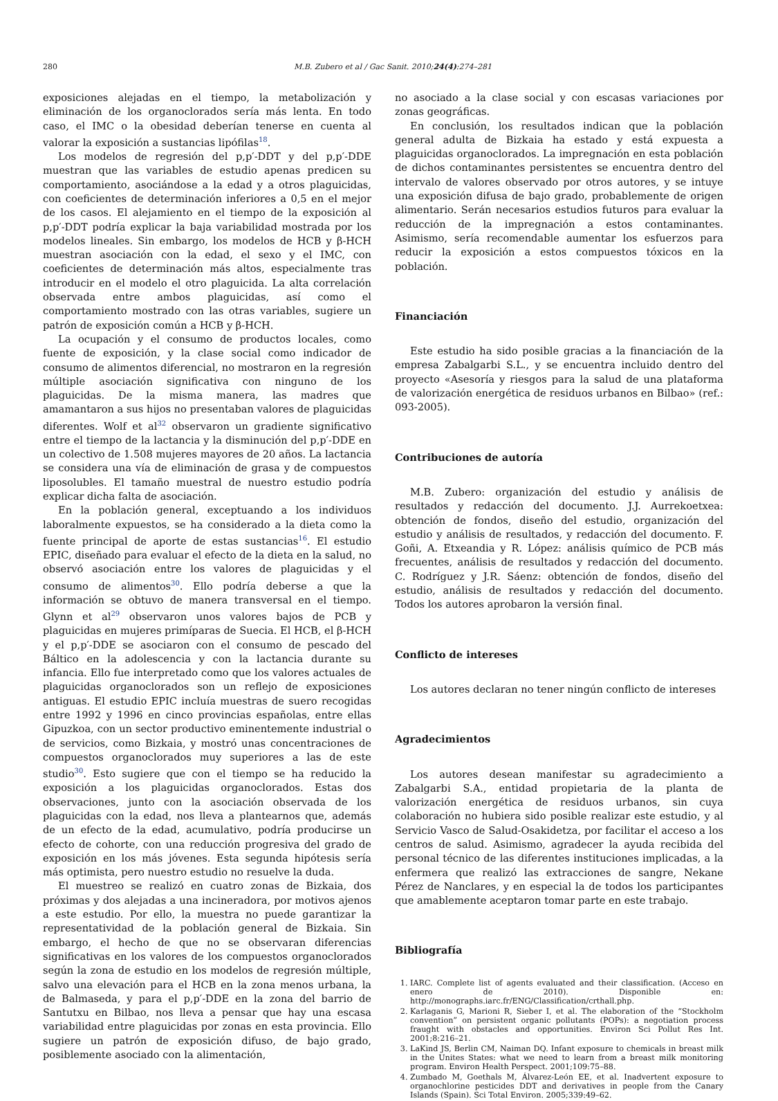280 M.B. Zubero et al / Gac Sanit. 2010;24(4):274–281
exposiciones alejadas en el tiempo, la metabolización y eliminación de los organoclorados sería más lenta. En todo caso, el IMC o la obesidad deberían tenerse en cuenta al valorar la exposición a sustancias lipófilas<sup>18</sup>.
Los modelos de regresión del p,p′-DDT y del p,p′-DDE muestran que las variables de estudio apenas predicen su comportamiento, asociándose a la edad y a otros plaguicidas, con coeficientes de determinación inferiores a 0,5 en el mejor de los casos. El alejamiento en el tiempo de la exposición al p,p′-DDT podría explicar la baja variabilidad mostrada por los modelos lineales. Sin embargo, los modelos de HCB y β-HCH muestran asociación con la edad, el sexo y el IMC, con coeficientes de determinación más altos, especialmente tras introducir en el modelo el otro plaguicida. La alta correlación observada entre ambos plaguicidas, así como el comportamiento mostrado con las otras variables, sugiere un patrón de exposición común a HCB y β-HCH.
La ocupación y el consumo de productos locales, como fuente de exposición, y la clase social como indicador de consumo de alimentos diferencial, no mostraron en la regresión múltiple asociación significativa con ninguno de los plaguicidas. De la misma manera, las madres que amamantaron a sus hijos no presentaban valores de plaguicidas diferentes. Wolf et al<sup>32</sup> observaron un gradiente significativo entre el tiempo de la lactancia y la disminución del p,p′-DDE en un colectivo de 1.508 mujeres mayores de 20 años. La lactancia se considera una vía de eliminación de grasa y de compuestos liposolubles. El tamaño muestral de nuestro estudio podría explicar dicha falta de asociación.
En la población general, exceptuando a los individuos laboralmente expuestos, se ha considerado a la dieta como la fuente principal de aporte de estas sustancias<sup>16</sup>. El estudio EPIC, diseñado para evaluar el efecto de la dieta en la salud, no observó asociación entre los valores de plaguicidas y el consumo de alimentos<sup>30</sup>. Ello podría deberse a que la información se obtuvo de manera transversal en el tiempo. Glynn et al<sup>29</sup> observaron unos valores bajos de PCB y plaguicidas en mujeres primíparas de Suecia. El HCB, el β-HCH y el p,p′-DDE se asociaron con el consumo de pescado del Báltico en la adolescencia y con la lactancia durante su infancia. Ello fue interpretado como que los valores actuales de plaguicidas organoclorados son un reflejo de exposiciones antiguas. El estudio EPIC incluía muestras de suero recogidas entre 1992 y 1996 en cinco provincias españolas, entre ellas Gipuzkoa, con un sector productivo eminentemente industrial o de servicios, como Bizkaia, y mostró unas concentraciones de compuestos organoclorados muy superiores a las de este studio<sup>30</sup>. Esto sugiere que con el tiempo se ha reducido la exposición a los plaguicidas organoclorados. Estas dos observaciones, junto con la asociación observada de los plaguicidas con la edad, nos lleva a plantearnos que, además de un efecto de la edad, acumulativo, podría producirse un efecto de cohorte, con una reducción progresiva del grado de exposición en los más jóvenes. Esta segunda hipótesis sería más optimista, pero nuestro estudio no resuelve la duda.
El muestreo se realizó en cuatro zonas de Bizkaia, dos próximas y dos alejadas a una incineradora, por motivos ajenos a este estudio. Por ello, la muestra no puede garantizar la representatividad de la población general de Bizkaia. Sin embargo, el hecho de que no se observaran diferencias significativas en los valores de los compuestos organoclorados según la zona de estudio en los modelos de regresión múltiple, salvo una elevación para el HCB en la zona menos urbana, la de Balmaseda, y para el p,p′-DDE en la zona del barrio de Santutxu en Bilbao, nos lleva a pensar que hay una escasa variabilidad entre plaguicidas por zonas en esta provincia. Ello sugiere un patrón de exposición difuso, de bajo grado, posiblemente asociado con la alimentación,
no asociado a la clase social y con escasas variaciones por zonas geográficas.
En conclusión, los resultados indican que la población general adulta de Bizkaia ha estado y está expuesta a plaguicidas organoclorados. La impregnación en esta población de dichos contaminantes persistentes se encuentra dentro del intervalo de valores observado por otros autores, y se intuye una exposición difusa de bajo grado, probablemente de origen alimentario. Serán necesarios estudios futuros para evaluar la reducción de la impregnación a estos contaminantes. Asimismo, sería recomendable aumentar los esfuerzos para reducir la exposición a estos compuestos tóxicos en la población.
Financiación
Este estudio ha sido posible gracias a la financiación de la empresa Zabalgarbi S.L., y se encuentra incluido dentro del proyecto «Asesoría y riesgos para la salud de una plataforma de valorización energética de residuos urbanos en Bilbao» (ref.: 093-2005).
Contribuciones de autoría
M.B. Zubero: organización del estudio y análisis de resultados y redacción del documento. J.J. Aurrekoetxea: obtención de fondos, diseño del estudio, organización del estudio y análisis de resultados, y redacción del documento. F. Goñi, A. Etxeandia y R. López: análisis químico de PCB más frecuentes, análisis de resultados y redacción del documento. C. Rodríguez y J.R. Sáenz: obtención de fondos, diseño del estudio, análisis de resultados y redacción del documento. Todos los autores aprobaron la versión final.
Conflicto de intereses
Los autores declaran no tener ningún conflicto de intereses
Agradecimientos
Los autores desean manifestar su agradecimiento a Zabalgarbi S.A., entidad propietaria de la planta de valorización energética de residuos urbanos, sin cuya colaboración no hubiera sido posible realizar este estudio, y al Servicio Vasco de Salud-Osakidetza, por facilitar el acceso a los centros de salud. Asimismo, agradecer la ayuda recibida del personal técnico de las diferentes instituciones implicadas, a la enfermera que realizó las extracciones de sangre, Nekane Pérez de Nanclares, y en especial la de todos los participantes que amablemente aceptaron tomar parte en este trabajo.
Bibliografía
1. IARC. Complete list of agents evaluated and their classification. (Acceso en enero de 2010). Disponible en: http://monographs.iarc.fr/ENG/Classification/crthall.php.
2. Karlaganis G, Marioni R, Sieber I, et al. The elaboration of the “Stockholm convention” on persistent organic pollutants (POPs): a negotiation process fraught with obstacles and opportunities. Environ Sci Pollut Res Int. 2001;8:216–21.
3. LaKind JS, Berlin CM, Naiman DQ. Infant exposure to chemicals in breast milk in the Unites States: what we need to learn from a breast milk monitoring program. Environ Health Perspect. 2001;109:75–88.
4. Zumbado M, Goethals M, Álvarez-León EE, et al. Inadvertent exposure to organochlorine pesticides DDT and derivatives in people from the Canary Islands (Spain). Sci Total Environ. 2005;339:49–62.